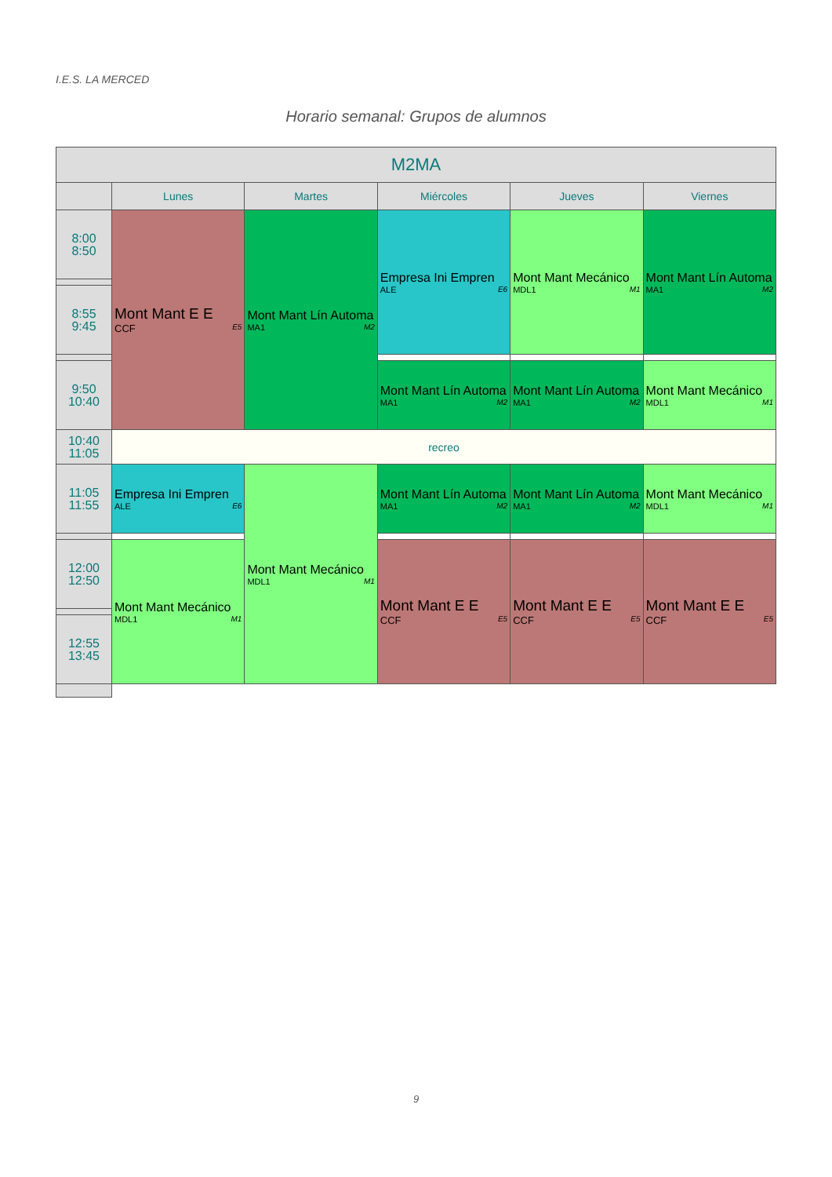I.E.S. LA MERCED
Horario semanal: Grupos de alumnos
| M2MA | | | | | |
| --- | --- | --- | --- | --- | --- |
| | Lunes | Martes | Miércoles | Jueves | Viernes |
| 8:00 8:50 | Mont Mant E E CCF E5 | Mont Mant Lín Automa MA1 M2 | Empresa Ini Empren ALE E6 | Mont Mant Mecánico MDL1 M1 | Mont Mant Lín Automa MA1 M2 |
| 8:55 9:45 | | | | | |
| 9:50 10:40 | | | Mont Mant Lín Automa MA1 M2 | Mont Mant Lín Automa MA1 M2 | Mont Mant Mecánico MDL1 M1 |
| 10:40 11:05 | recreo | | | | |
| 11:05 11:55 | Empresa Ini Empren ALE E6 | Mont Mant Mecánico MDL1 M1 | Mont Mant Lín Automa MA1 M2 | Mont Mant Lín Automa MA1 M2 | Mont Mant Mecánico MDL1 M1 |
| 12:00 12:50 | Mont Mant Mecánico MDL1 M1 | | Mont Mant E E CCF E5 | Mont Mant E E CCF E5 | Mont Mant E E CCF E5 |
| 12:55 13:45 | | | | | |
9